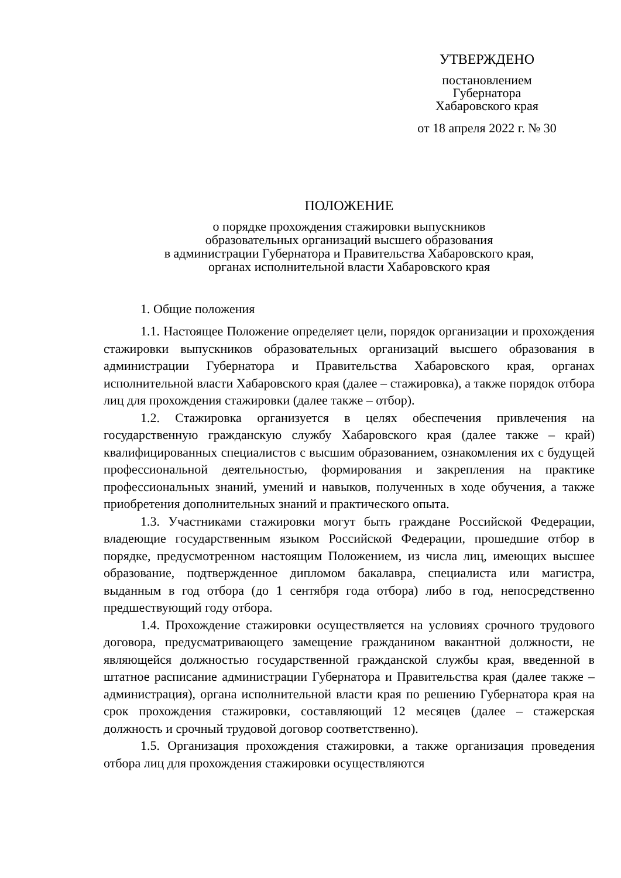УТВЕРЖДЕНО
постановлением
Губернатора
Хабаровского края
от 18 апреля 2022 г. № 30
ПОЛОЖЕНИЕ
о порядке прохождения стажировки выпускников
образовательных организаций высшего образования
в администрации Губернатора и Правительства Хабаровского края,
органах исполнительной власти Хабаровского края
1. Общие положения
1.1. Настоящее Положение определяет цели, порядок организации и прохождения стажировки выпускников образовательных организаций высшего образования в администрации Губернатора и Правительства Хабаровского края, органах исполнительной власти Хабаровского края (далее – стажировка), а также порядок отбора лиц для прохождения стажировки (далее также – отбор).
1.2. Стажировка организуется в целях обеспечения привлечения на государственную гражданскую службу Хабаровского края (далее также – край) квалифицированных специалистов с высшим образованием, ознакомления их с будущей профессиональной деятельностью, формирования и закрепления на практике профессиональных знаний, умений и навыков, полученных в ходе обучения, а также приобретения дополнительных знаний и практического опыта.
1.3. Участниками стажировки могут быть граждане Российской Федерации, владеющие государственным языком Российской Федерации, прошедшие отбор в порядке, предусмотренном настоящим Положением, из числа лиц, имеющих высшее образование, подтвержденное дипломом бакалавра, специалиста или магистра, выданным в год отбора (до 1 сентября года отбора) либо в год, непосредственно предшествующий году отбора.
1.4. Прохождение стажировки осуществляется на условиях срочного трудового договора, предусматривающего замещение гражданином вакантной должности, не являющейся должностью государственной гражданской службы края, введенной в штатное расписание администрации Губернатора и Правительства края (далее также – администрация), органа исполнительной власти края по решению Губернатора края на срок прохождения стажировки, составляющий 12 месяцев (далее – стажерская должность и срочный трудовой договор соответственно).
1.5. Организация прохождения стажировки, а также организация проведения отбора лиц для прохождения стажировки осуществляются